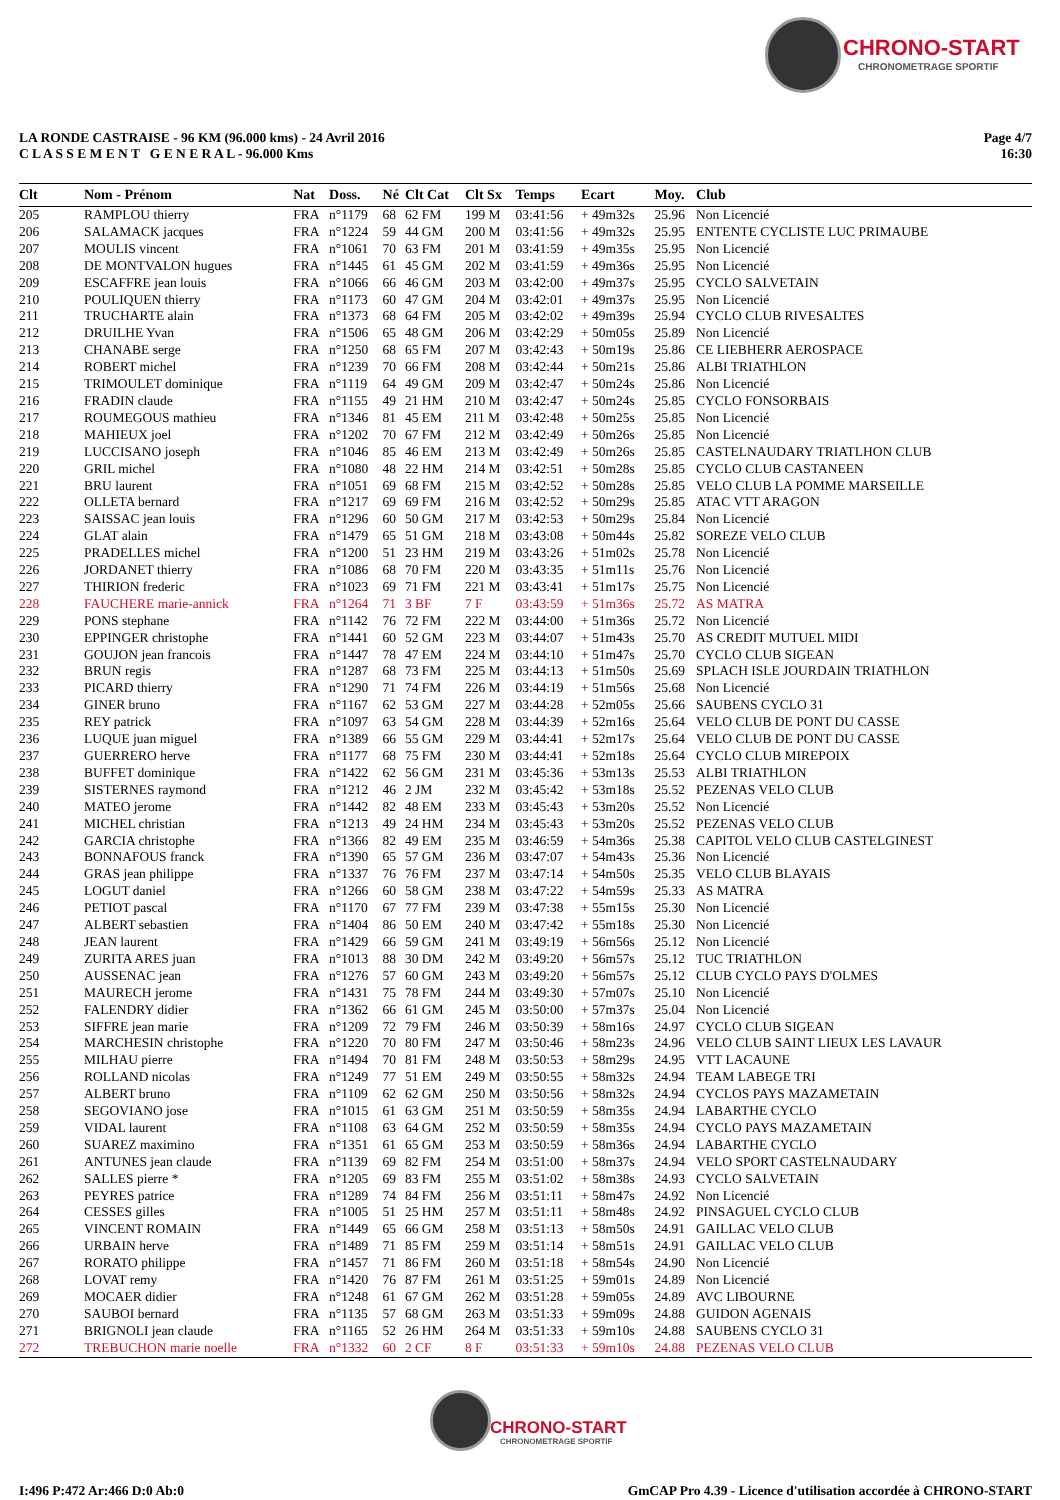CHRONO-START
CHRONOMETRAGE SPORTIF
LA RONDE CASTRAISE - 96 KM (96.000 kms) - 24 Avril 2016
C L A S S E M E N T G E N E R A L - 96.000 Kms
Page 4/7
16:30
| Clt | Nom - Prénom | Nat | Doss. | Né | Clt Cat | Clt Sx | Temps | Ecart | Moy. | Club |
| --- | --- | --- | --- | --- | --- | --- | --- | --- | --- | --- |
| 205 | RAMPLOU thierry | FRA | n°1179 | 68 | 62 FM | 199 M | 03:41:56 | + 49m32s | 25.96 | Non Licencié |
| 206 | SALAMACK jacques | FRA | n°1224 | 59 | 44 GM | 200 M | 03:41:56 | + 49m32s | 25.95 | ENTENTE CYCLISTE LUC PRIMAUBE |
| 207 | MOULIS vincent | FRA | n°1061 | 70 | 63 FM | 201 M | 03:41:59 | + 49m35s | 25.95 | Non Licencié |
| 208 | DE MONTVALON hugues | FRA | n°1445 | 61 | 45 GM | 202 M | 03:41:59 | + 49m36s | 25.95 | Non Licencié |
| 209 | ESCAFFRE jean louis | FRA | n°1066 | 66 | 46 GM | 203 M | 03:42:00 | + 49m37s | 25.95 | CYCLO SALVETAIN |
| 210 | POULIQUEN thierry | FRA | n°1173 | 60 | 47 GM | 204 M | 03:42:01 | + 49m37s | 25.95 | Non Licencié |
| 211 | TRUCHARTE alain | FRA | n°1373 | 68 | 64 FM | 205 M | 03:42:02 | + 49m39s | 25.94 | CYCLO CLUB RIVESALTES |
| 212 | DRUILHE Yvan | FRA | n°1506 | 65 | 48 GM | 206 M | 03:42:29 | + 50m05s | 25.89 | Non Licencié |
| 213 | CHANABE serge | FRA | n°1250 | 68 | 65 FM | 207 M | 03:42:43 | + 50m19s | 25.86 | CE LIEBHERR AEROSPACE |
| 214 | ROBERT michel | FRA | n°1239 | 70 | 66 FM | 208 M | 03:42:44 | + 50m21s | 25.86 | ALBI TRIATHLON |
| 215 | TRIMOULET dominique | FRA | n°1119 | 64 | 49 GM | 209 M | 03:42:47 | + 50m24s | 25.86 | Non Licencié |
| 216 | FRADIN claude | FRA | n°1155 | 49 | 21 HM | 210 M | 03:42:47 | + 50m24s | 25.85 | CYCLO FONSORBAIS |
| 217 | ROUMEGOUS mathieu | FRA | n°1346 | 81 | 45 EM | 211 M | 03:42:48 | + 50m25s | 25.85 | Non Licencié |
| 218 | MAHIEUX joel | FRA | n°1202 | 70 | 67 FM | 212 M | 03:42:49 | + 50m26s | 25.85 | Non Licencié |
| 219 | LUCCISANO joseph | FRA | n°1046 | 85 | 46 EM | 213 M | 03:42:49 | + 50m26s | 25.85 | CASTELNAUDARY TRIATLHON CLUB |
| 220 | GRIL michel | FRA | n°1080 | 48 | 22 HM | 214 M | 03:42:51 | + 50m28s | 25.85 | CYCLO CLUB CASTANEEN |
| 221 | BRU laurent | FRA | n°1051 | 69 | 68 FM | 215 M | 03:42:52 | + 50m28s | 25.85 | VELO CLUB LA POMME MARSEILLE |
| 222 | OLLETA bernard | FRA | n°1217 | 69 | 69 FM | 216 M | 03:42:52 | + 50m29s | 25.85 | ATAC VTT ARAGON |
| 223 | SAISSAC jean louis | FRA | n°1296 | 60 | 50 GM | 217 M | 03:42:53 | + 50m29s | 25.84 | Non Licencié |
| 224 | GLAT alain | FRA | n°1479 | 65 | 51 GM | 218 M | 03:43:08 | + 50m44s | 25.82 | SOREZE VELO CLUB |
| 225 | PRADELLES michel | FRA | n°1200 | 51 | 23 HM | 219 M | 03:43:26 | + 51m02s | 25.78 | Non Licencié |
| 226 | JORDANET thierry | FRA | n°1086 | 68 | 70 FM | 220 M | 03:43:35 | + 51m11s | 25.76 | Non Licencié |
| 227 | THIRION frederic | FRA | n°1023 | 69 | 71 FM | 221 M | 03:43:41 | + 51m17s | 25.75 | Non Licencié |
| 228 | FAUCHERE marie-annick | FRA | n°1264 | 71 | 3 BF | 7 F | 03:43:59 | + 51m36s | 25.72 | AS MATRA |
| 229 | PONS stephane | FRA | n°1142 | 76 | 72 FM | 222 M | 03:44:00 | + 51m36s | 25.72 | Non Licencié |
| 230 | EPPINGER christophe | FRA | n°1441 | 60 | 52 GM | 223 M | 03:44:07 | + 51m43s | 25.70 | AS CREDIT MUTUEL MIDI |
| 231 | GOUJON jean francois | FRA | n°1447 | 78 | 47 EM | 224 M | 03:44:10 | + 51m47s | 25.70 | CYCLO CLUB SIGEAN |
| 232 | BRUN regis | FRA | n°1287 | 68 | 73 FM | 225 M | 03:44:13 | + 51m50s | 25.69 | SPLACH ISLE JOURDAIN TRIATHLON |
| 233 | PICARD thierry | FRA | n°1290 | 71 | 74 FM | 226 M | 03:44:19 | + 51m56s | 25.68 | Non Licencié |
| 234 | GINER bruno | FRA | n°1167 | 62 | 53 GM | 227 M | 03:44:28 | + 52m05s | 25.66 | SAUBENS CYCLO 31 |
| 235 | REY patrick | FRA | n°1097 | 63 | 54 GM | 228 M | 03:44:39 | + 52m16s | 25.64 | VELO CLUB DE PONT DU CASSE |
| 236 | LUQUE juan miguel | FRA | n°1389 | 66 | 55 GM | 229 M | 03:44:41 | + 52m17s | 25.64 | VELO CLUB DE PONT DU CASSE |
| 237 | GUERRERO herve | FRA | n°1177 | 68 | 75 FM | 230 M | 03:44:41 | + 52m18s | 25.64 | CYCLO CLUB MIREPOIX |
| 238 | BUFFET dominique | FRA | n°1422 | 62 | 56 GM | 231 M | 03:45:36 | + 53m13s | 25.53 | ALBI TRIATHLON |
| 239 | SISTERNES raymond | FRA | n°1212 | 46 | 2 JM | 232 M | 03:45:42 | + 53m18s | 25.52 | PEZENAS VELO CLUB |
| 240 | MATEO jerome | FRA | n°1442 | 82 | 48 EM | 233 M | 03:45:43 | + 53m20s | 25.52 | Non Licencié |
| 241 | MICHEL christian | FRA | n°1213 | 49 | 24 HM | 234 M | 03:45:43 | + 53m20s | 25.52 | PEZENAS VELO CLUB |
| 242 | GARCIA christophe | FRA | n°1366 | 82 | 49 EM | 235 M | 03:46:59 | + 54m36s | 25.38 | CAPITOL VELO CLUB CASTELGINEST |
| 243 | BONNAFOUS franck | FRA | n°1390 | 65 | 57 GM | 236 M | 03:47:07 | + 54m43s | 25.36 | Non Licencié |
| 244 | GRAS jean philippe | FRA | n°1337 | 76 | 76 FM | 237 M | 03:47:14 | + 54m50s | 25.35 | VELO CLUB BLAYAIS |
| 245 | LOGUT daniel | FRA | n°1266 | 60 | 58 GM | 238 M | 03:47:22 | + 54m59s | 25.33 | AS MATRA |
| 246 | PETIOT pascal | FRA | n°1170 | 67 | 77 FM | 239 M | 03:47:38 | + 55m15s | 25.30 | Non Licencié |
| 247 | ALBERT sebastien | FRA | n°1404 | 86 | 50 EM | 240 M | 03:47:42 | + 55m18s | 25.30 | Non Licencié |
| 248 | JEAN laurent | FRA | n°1429 | 66 | 59 GM | 241 M | 03:49:19 | + 56m56s | 25.12 | Non Licencié |
| 249 | ZURITA ARES juan | FRA | n°1013 | 88 | 30 DM | 242 M | 03:49:20 | + 56m57s | 25.12 | TUC TRIATHLON |
| 250 | AUSSENAC jean | FRA | n°1276 | 57 | 60 GM | 243 M | 03:49:20 | + 56m57s | 25.12 | CLUB CYCLO PAYS D'OLMES |
| 251 | MAURECH jerome | FRA | n°1431 | 75 | 78 FM | 244 M | 03:49:30 | + 57m07s | 25.10 | Non Licencié |
| 252 | FALENDRY didier | FRA | n°1362 | 66 | 61 GM | 245 M | 03:50:00 | + 57m37s | 25.04 | Non Licencié |
| 253 | SIFFRE jean marie | FRA | n°1209 | 72 | 79 FM | 246 M | 03:50:39 | + 58m16s | 24.97 | CYCLO CLUB SIGEAN |
| 254 | MARCHESIN christophe | FRA | n°1220 | 70 | 80 FM | 247 M | 03:50:46 | + 58m23s | 24.96 | VELO CLUB SAINT LIEUX LES LAVAUR |
| 255 | MILHAU pierre | FRA | n°1494 | 70 | 81 FM | 248 M | 03:50:53 | + 58m29s | 24.95 | VTT LACAUNE |
| 256 | ROLLAND nicolas | FRA | n°1249 | 77 | 51 EM | 249 M | 03:50:55 | + 58m32s | 24.94 | TEAM LABEGE TRI |
| 257 | ALBERT bruno | FRA | n°1109 | 62 | 62 GM | 250 M | 03:50:56 | + 58m32s | 24.94 | CYCLOS PAYS MAZAMETAIN |
| 258 | SEGOVIANO jose | FRA | n°1015 | 61 | 63 GM | 251 M | 03:50:59 | + 58m35s | 24.94 | LABARTHE CYCLO |
| 259 | VIDAL laurent | FRA | n°1108 | 63 | 64 GM | 252 M | 03:50:59 | + 58m35s | 24.94 | CYCLO PAYS MAZAMETAIN |
| 260 | SUAREZ maximino | FRA | n°1351 | 61 | 65 GM | 253 M | 03:50:59 | + 58m36s | 24.94 | LABARTHE CYCLO |
| 261 | ANTUNES jean claude | FRA | n°1139 | 69 | 82 FM | 254 M | 03:51:00 | + 58m37s | 24.94 | VELO SPORT CASTELNAUDARY |
| 262 | SALLES pierre * | FRA | n°1205 | 69 | 83 FM | 255 M | 03:51:02 | + 58m38s | 24.93 | CYCLO SALVETAIN |
| 263 | PEYRES patrice | FRA | n°1289 | 74 | 84 FM | 256 M | 03:51:11 | + 58m47s | 24.92 | Non Licencié |
| 264 | CESSES gilles | FRA | n°1005 | 51 | 25 HM | 257 M | 03:51:11 | + 58m48s | 24.92 | PINSAGUEL CYCLO CLUB |
| 265 | VINCENT ROMAIN | FRA | n°1449 | 65 | 66 GM | 258 M | 03:51:13 | + 58m50s | 24.91 | GAILLAC VELO CLUB |
| 266 | URBAIN herve | FRA | n°1489 | 71 | 85 FM | 259 M | 03:51:14 | + 58m51s | 24.91 | GAILLAC VELO CLUB |
| 267 | RORATO philippe | FRA | n°1457 | 71 | 86 FM | 260 M | 03:51:18 | + 58m54s | 24.90 | Non Licencié |
| 268 | LOVAT remy | FRA | n°1420 | 76 | 87 FM | 261 M | 03:51:25 | + 59m01s | 24.89 | Non Licencié |
| 269 | MOCAER didier | FRA | n°1248 | 61 | 67 GM | 262 M | 03:51:28 | + 59m05s | 24.89 | AVC LIBOURNE |
| 270 | SAUBOI bernard | FRA | n°1135 | 57 | 68 GM | 263 M | 03:51:33 | + 59m09s | 24.88 | GUIDON AGENAIS |
| 271 | BRIGNOLI jean claude | FRA | n°1165 | 52 | 26 HM | 264 M | 03:51:33 | + 59m10s | 24.88 | SAUBENS CYCLO 31 |
| 272 | TREBUCHON marie noelle | FRA | n°1332 | 60 | 2 CF | 8 F | 03:51:33 | + 59m10s | 24.88 | PEZENAS VELO CLUB |
CHRONO-START
CHRONOMETRAGE SPORTIF
I:496 P:472 Ar:466 D:0 Ab:0 GmCAP Pro 4.39 - Licence d'utilisation accordée à CHRONO-START